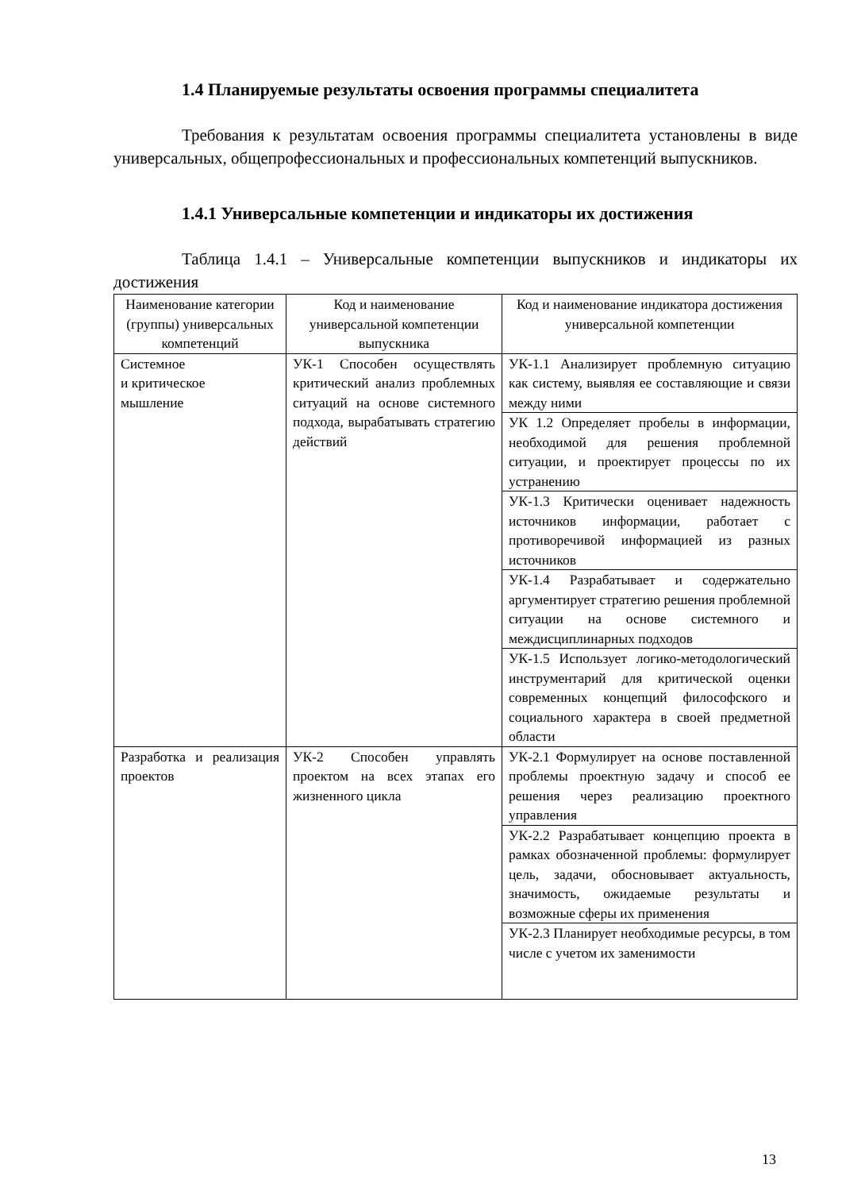1.4 Планируемые результаты освоения программы специалитета
Требования к результатам освоения программы специалитета установлены в виде универсальных, общепрофессиональных и профессиональных компетенций выпускников.
1.4.1 Универсальные компетенции и индикаторы их достижения
Таблица 1.4.1 – Универсальные компетенции выпускников и индикаторы их достижения
| Наименование категории (группы) универсальных компетенций | Код и наименование универсальной компетенции выпускника | Код и наименование индикатора достижения универсальной компетенции |
| --- | --- | --- |
| Системное и критическое мышление | УК-1 Способен осуществлять критический анализ проблемных ситуаций на основе системного подхода, вырабатывать стратегию действий | УК-1.1 Анализирует проблемную ситуацию как систему, выявляя ее составляющие и связи между ними |
| | | УК 1.2 Определяет пробелы в информации, необходимой для решения проблемной ситуации, и проектирует процессы по их устранению |
| | | УК-1.3 Критически оценивает надежность источников информации, работает с противоречивой информацией из разных источников |
| | | УК-1.4 Разрабатывает и содержательно аргументирует стратегию решения проблемной ситуации на основе системного и междисциплинарных подходов |
| | | УК-1.5 Использует логико-методологический инструментарий для критической оценки современных концепций философского и социального характера в своей предметной области |
| Разработка и реализация проектов | УК-2 Способен управлять проектом на всех этапах его жизненного цикла | УК-2.1 Формулирует на основе поставленной проблемы проектную задачу и способ ее решения через реализацию проектного управления |
| | | УК-2.2 Разрабатывает концепцию проекта в рамках обозначенной проблемы: формулирует цель, задачи, обосновывает актуальность, значимость, ожидаемые результаты и возможные сферы их применения |
| | | УК-2.3 Планирует необходимые ресурсы, в том числе с учетом их заменимости |
13